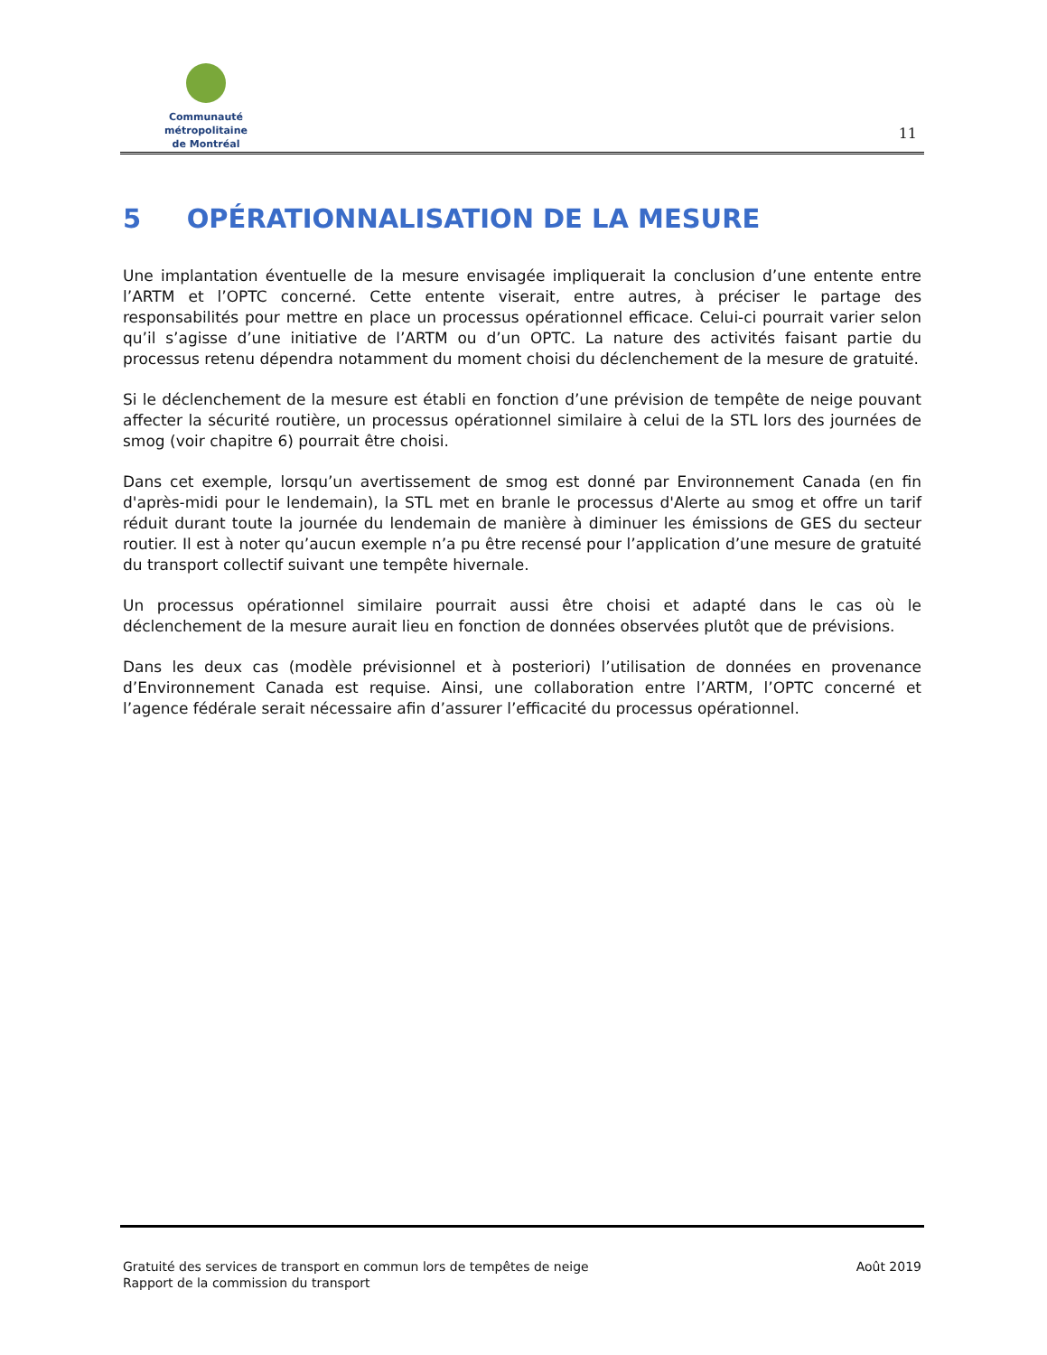Communauté métropolitaine
de Montréal
11
5 OPÉRATIONNALISATION DE LA MESURE
Une implantation éventuelle de la mesure envisagée impliquerait la conclusion d’une entente entre l’ARTM et l’OPTC concerné. Cette entente viserait, entre autres, à préciser le partage des responsabilités pour mettre en place un processus opérationnel efficace. Celui-ci pourrait varier selon qu’il s’agisse d’une initiative de l’ARTM ou d’un OPTC. La nature des activités faisant partie du processus retenu dépendra notamment du moment choisi du déclenchement de la mesure de gratuité.
Si le déclenchement de la mesure est établi en fonction d’une prévision de tempête de neige pouvant affecter la sécurité routière, un processus opérationnel similaire à celui de la STL lors des journées de smog (voir chapitre 6) pourrait être choisi.
Dans cet exemple, lorsqu’un avertissement de smog est donné par Environnement Canada (en fin d'après-midi pour le lendemain), la STL met en branle le processus d'Alerte au smog et offre un tarif réduit durant toute la journée du lendemain de manière à diminuer les émissions de GES du secteur routier. Il est à noter qu’aucun exemple n’a pu être recensé pour l’application d’une mesure de gratuité du transport collectif suivant une tempête hivernale.
Un processus opérationnel similaire pourrait aussi être choisi et adapté dans le cas où le déclenchement de la mesure aurait lieu en fonction de données observées plutôt que de prévisions.
Dans les deux cas (modèle prévisionnel et à posteriori) l’utilisation de données en provenance d’Environnement Canada est requise. Ainsi, une collaboration entre l’ARTM, l’OPTC concerné et l’agence fédérale serait nécessaire afin d’assurer l’efficacité du processus opérationnel.
Gratuité des services de transport en commun lors de tempêtes de neige
Rapport de la commission du transport
Août 2019